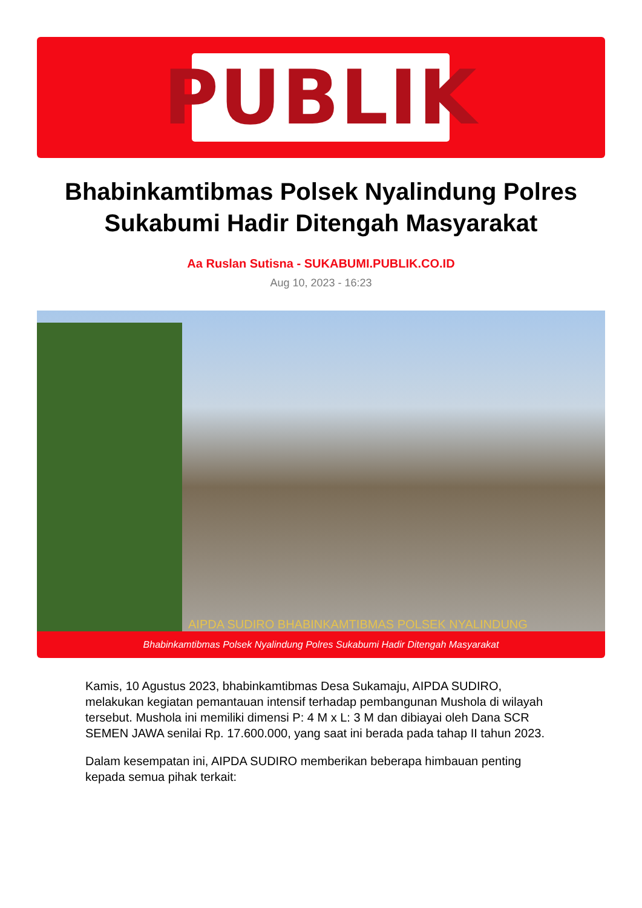PUBLIK
Bhabinkamtibmas Polsek Nyalindung Polres Sukabumi Hadir Ditengah Masyarakat
Aa Ruslan Sutisna - SUKABUMI.PUBLIK.CO.ID
Aug 10, 2023 - 16:23
AIPDA SUDIRO BHABINKAMTIBMAS POLSEK NYALINDUNG
Bhabinkamtibmas Polsek Nyalindung Polres Sukabumi Hadir Ditengah Masyarakat
Kamis, 10 Agustus 2023, bhabinkamtibmas Desa Sukamaju, AIPDA SUDIRO, melakukan kegiatan pemantauan intensif terhadap pembangunan Mushola di wilayah tersebut. Mushola ini memiliki dimensi P: 4 M x L: 3 M dan dibiayai oleh Dana SCR SEMEN JAWA senilai Rp. 17.600.000, yang saat ini berada pada tahap II tahun 2023.
Dalam kesempatan ini, AIPDA SUDIRO memberikan beberapa himbauan penting kepada semua pihak terkait: